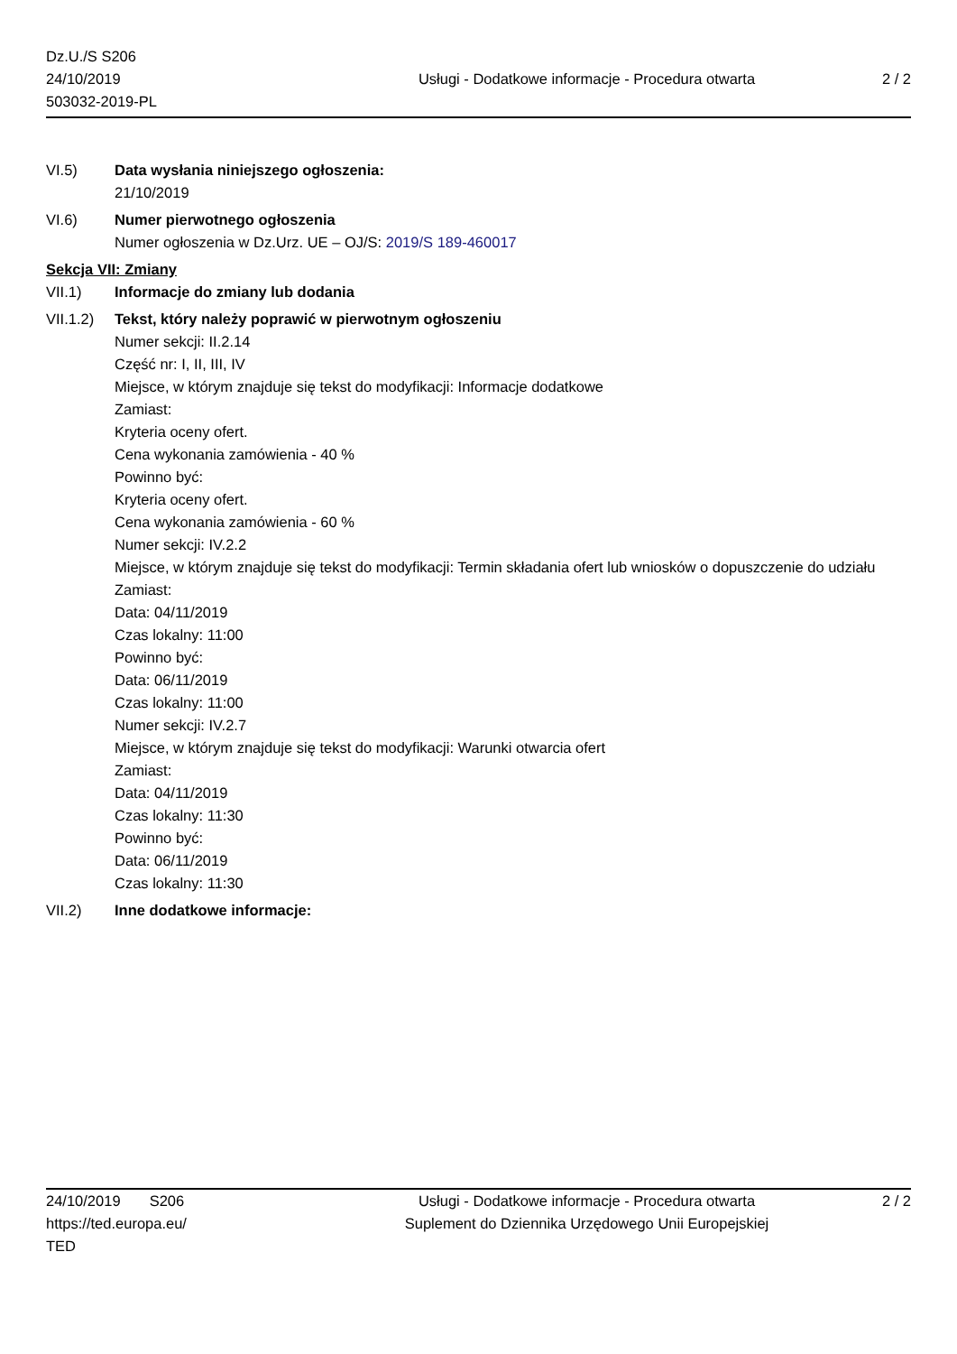Dz.U./S S206
24/10/2019
503032-2019-PL
Usługi - Dodatkowe informacje - Procedura otwarta
2 / 2
VI.5) Data wysłania niniejszego ogłoszenia:
21/10/2019
VI.6) Numer pierwotnego ogłoszenia
Numer ogłoszenia w Dz.Urz. UE – OJ/S: 2019/S 189-460017
Sekcja VII: Zmiany
VII.1) Informacje do zmiany lub dodania
VII.1.2)
Tekst, który należy poprawić w pierwotnym ogłoszeniu
Numer sekcji: II.2.14
Część nr: I, II, III, IV
Miejsce, w którym znajduje się tekst do modyfikacji: Informacje dodatkowe
Zamiast:
Kryteria oceny ofert.
Cena wykonania zamówienia - 40 %
Powinno być:
Kryteria oceny ofert.
Cena wykonania zamówienia - 60 %
Numer sekcji: IV.2.2
Miejsce, w którym znajduje się tekst do modyfikacji: Termin składania ofert lub wniosków o dopuszczenie do udziału
Zamiast:
Data: 04/11/2019
Czas lokalny: 11:00
Powinno być:
Data: 06/11/2019
Czas lokalny: 11:00
Numer sekcji: IV.2.7
Miejsce, w którym znajduje się tekst do modyfikacji: Warunki otwarcia ofert
Zamiast:
Data: 04/11/2019
Czas lokalny: 11:30
Powinno być:
Data: 06/11/2019
Czas lokalny: 11:30
VII.2) Inne dodatkowe informacje:
24/10/2019 S206
https://ted.europa.eu/
TED
Usługi - Dodatkowe informacje - Procedura otwarta
Suplement do Dziennika Urzędowego Unii Europejskiej
2 / 2